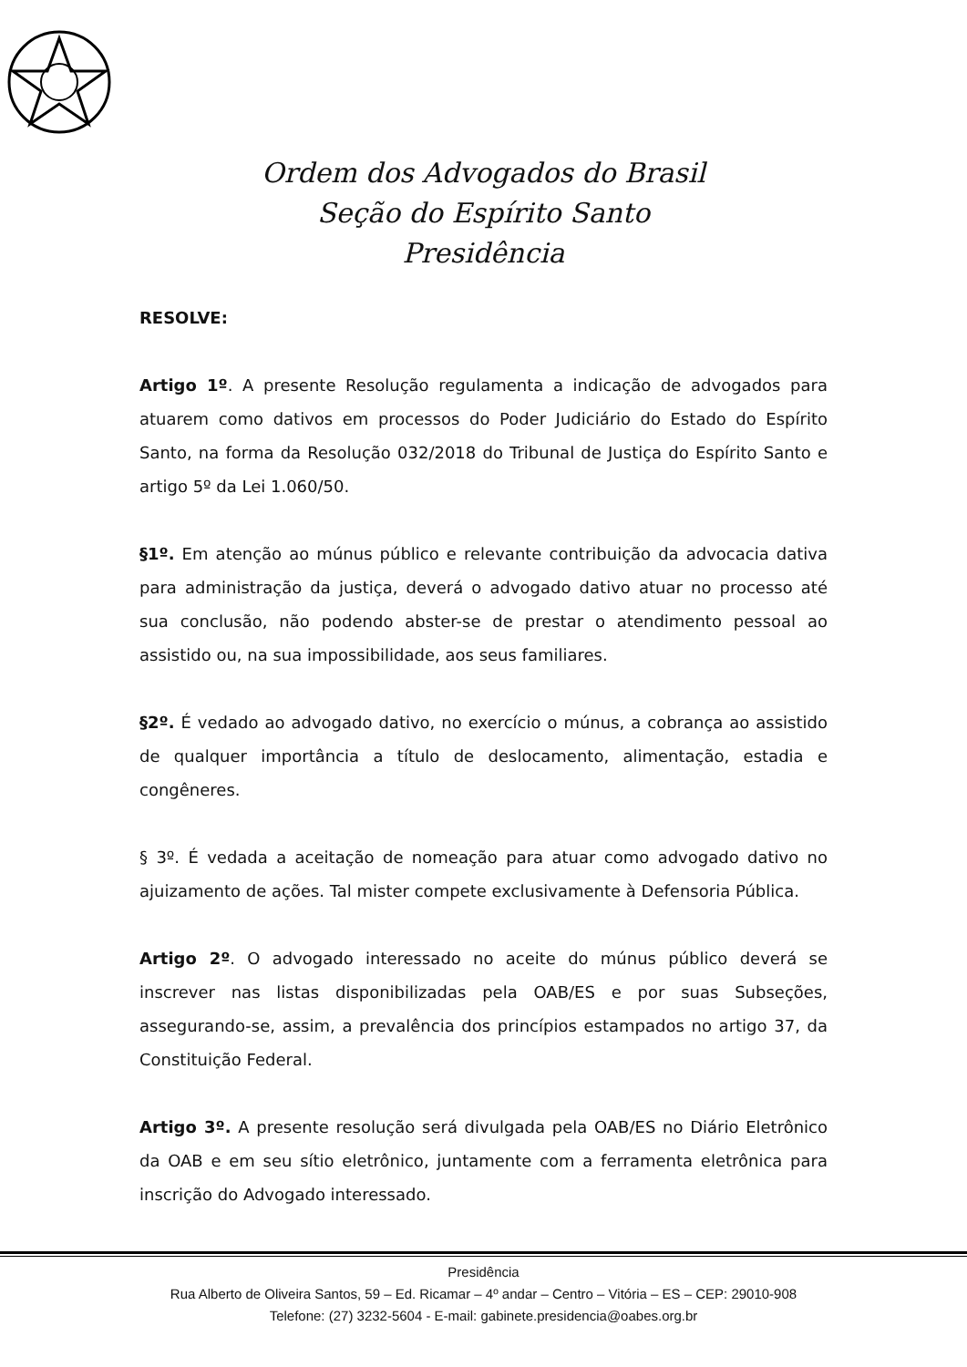Ordem dos Advogados do Brasil
Seção do Espírito Santo
Presidência
RESOLVE:
Artigo 1º. A presente Resolução regulamenta a indicação de advogados para atuarem como dativos em processos do Poder Judiciário do Estado do Espírito Santo, na forma da Resolução 032/2018 do Tribunal de Justiça do Espírito Santo e artigo 5º da Lei 1.060/50.
§1º. Em atenção ao múnus público e relevante contribuição da advocacia dativa para administração da justiça, deverá o advogado dativo atuar no processo até sua conclusão, não podendo abster-se de prestar o atendimento pessoal ao assistido ou, na sua impossibilidade, aos seus familiares.
§2º. É vedado ao advogado dativo, no exercício o múnus, a cobrança ao assistido de qualquer importância a título de deslocamento, alimentação, estadia e congêneres.
§ 3º. É vedada a aceitação de nomeação para atuar como advogado dativo no ajuizamento de ações. Tal mister compete exclusivamente à Defensoria Pública.
Artigo 2º. O advogado interessado no aceite do múnus público deverá se inscrever nas listas disponibilizadas pela OAB/ES e por suas Subseções, assegurando-se, assim, a prevalência dos princípios estampados no artigo 37, da Constituição Federal.
Artigo 3º. A presente resolução será divulgada pela OAB/ES no Diário Eletrônico da OAB e em seu sítio eletrônico, juntamente com a ferramenta eletrônica para inscrição do Advogado interessado.
Presidência
Rua Alberto de Oliveira Santos, 59 – Ed. Ricamar – 4º andar – Centro – Vitória – ES – CEP: 29010-908
Telefone: (27) 3232-5604 - E-mail: gabinete.presidencia@oabes.org.br